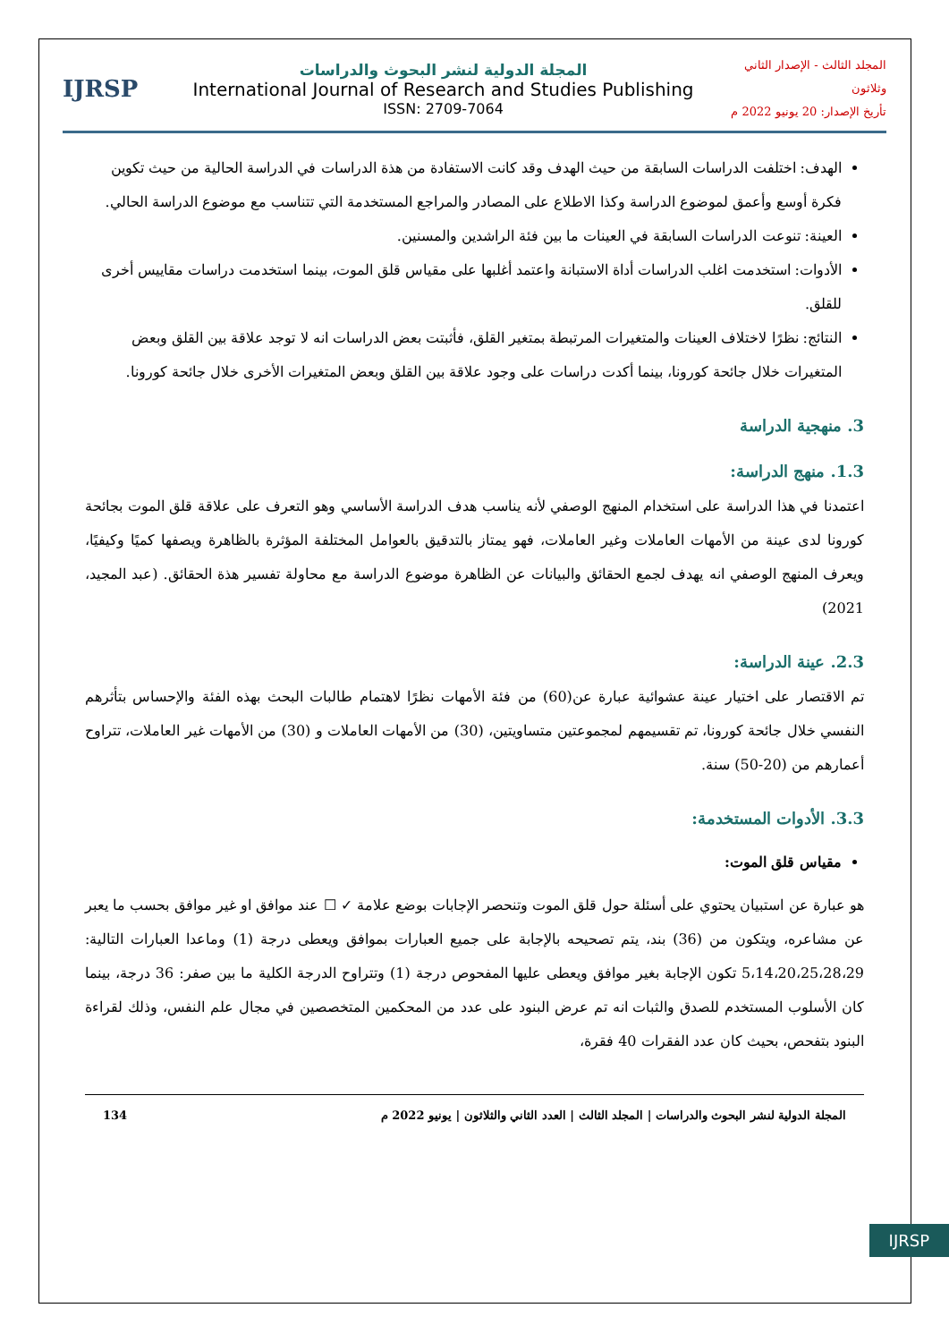المجلد الثالث - الإصدار الثاني وثلاثون
تأريخ الإصدار: 20 يونيو 2022 م
المجلة الدولية لنشر البحوث والدراسات
International Journal of Research and Studies Publishing
ISSN: 2709-7064
IJRSP
الهدف: اختلفت الدراسات السابقة من حيث الهدف وقد كانت الاستفادة من هذة الدراسات في الدراسة الحالية من حيث تكوين فكرة أوسع وأعمق لموضوع الدراسة وكذا الاطلاع على المصادر والمراجع المستخدمة التي تتناسب مع موضوع الدراسة الحالي.
العينة: تنوعت الدراسات السابقة في العينات ما بين فئة الراشدين والمسنين.
الأدوات: استخدمت اغلب الدراسات أداة الاستبانة واعتمد أغلبها على مقياس قلق الموت، بينما استخدمت دراسات مقاييس أخرى للقلق.
النتائج: نظرًا لاختلاف العينات والمتغيرات المرتبطة بمتغير القلق، فأثبتت بعض الدراسات انه لا توجد علاقة بين القلق وبعض المتغيرات خلال جائحة كورونا، بينما أكدت دراسات على وجود علاقة بين القلق وبعض المتغيرات الأخرى خلال جائحة كورونا.
3. منهجية الدراسة
1.3. منهج الدراسة:
اعتمدنا في هذا الدراسة على استخدام المنهج الوصفي لأنه يناسب هدف الدراسة الأساسي وهو التعرف على علاقة قلق الموت بجائحة كورونا لدى عينة من الأمهات العاملات وغير العاملات، فهو يمتاز بالتدقيق بالعوامل المختلفة المؤثرة بالظاهرة ويصفها كميًا وكيفيًا، ويعرف المنهج الوصفي انه يهدف لجمع الحقائق والبيانات عن الظاهرة موضوع الدراسة مع محاولة تفسير هذة الحقائق. (عبد المجيد، 2021)
2.3. عينة الدراسة:
تم الاقتصار على اختيار عينة عشوائية عبارة عن(60) من فئة الأمهات نظرًا لاهتمام طالبات البحث بهذه الفئة والإحساس بتأثرهم النفسي خلال جائحة كورونا، تم تقسيمهم لمجموعتين متساويتين، (30) من الأمهات العاملات و (30) من الأمهات غير العاملات، تتراوح أعمارهم من (20-50) سنة.
3.3. الأدوات المستخدمة:
مقياس قلق الموت:
هو عبارة عن استبيان يحتوي على أسئلة حول قلق الموت وتنحصر الإجابات بوضع علامة ✓ ☐ عند موافق او غير موافق بحسب ما يعبر عن مشاعره، ويتكون من (36) بند، يتم تصحيحه بالإجابة على جميع العبارات بموافق ويعطى درجة (1) وماعدا العبارات التالية: 5،14،20،25،28،29 تكون الإجابة بغير موافق ويعطى عليها المفحوص درجة (1) وتتراوح الدرجة الكلية ما بين صفر: 36 درجة، بينما كان الأسلوب المستخدم للصدق والثبات انه تم عرض البنود على عدد من المحكمين المتخصصين في مجال علم النفس، وذلك لقراءة البنود بتفحص، بحيث كان عدد الفقرات 40 فقرة،
المجلة الدولية لنشر البحوث والدراسات | المجلد الثالث | العدد الثاني والثلاثون | يونيو 2022 م 134
IJRSP